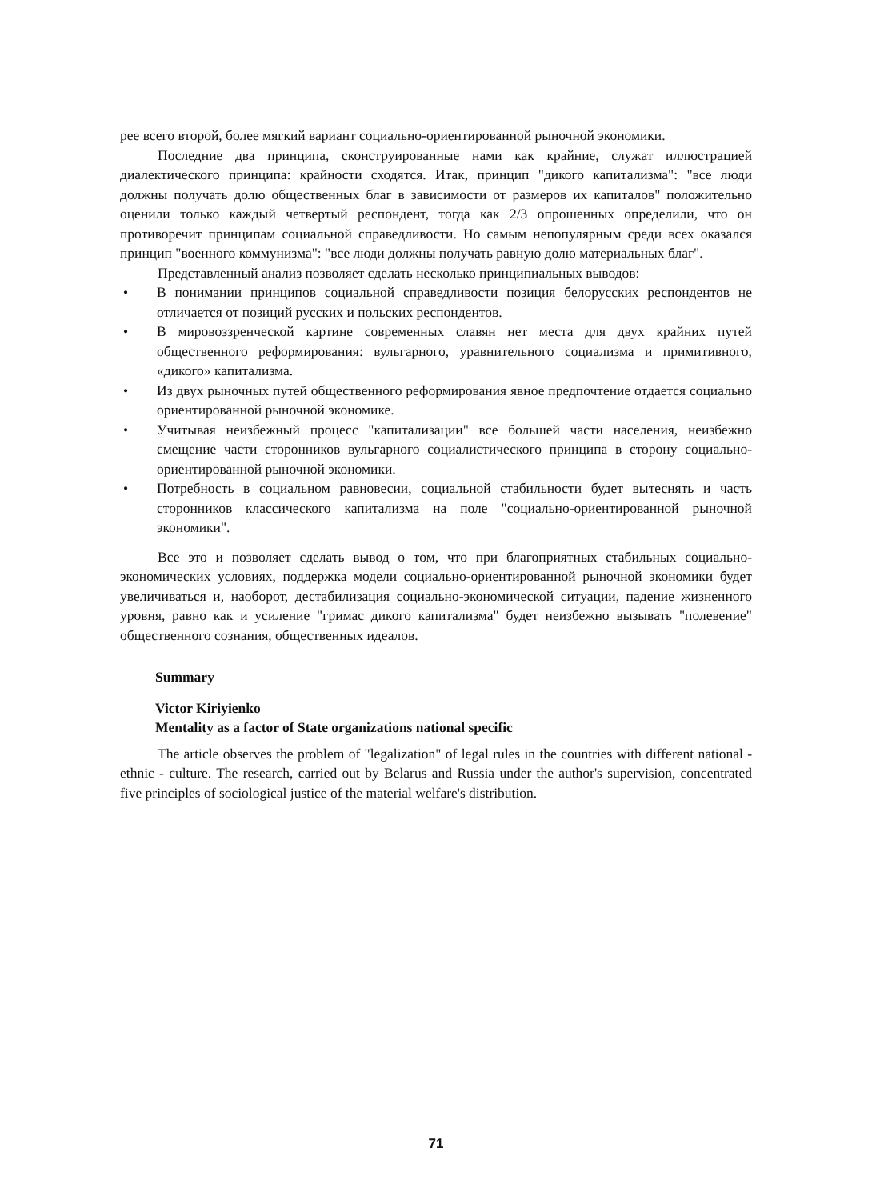рее всего второй, более мягкий вариант социально-ориентированной рыночной экономики.
Последние два принципа, сконструированные нами как крайние, служат иллюстрацией диалектического принципа: крайности сходятся. Итак, принцип "дикого капитализма": "все люди должны получать долю общественных благ в зависимости от размеров их капиталов" положительно оценили только каждый четвертый респондент, тогда как 2/3 опрошенных определили, что он противоречит принципам социальной справедливости. Но самым непопулярным среди всех оказался принцип "военного коммунизма": "все люди должны получать равную долю материальных благ".
Представленный анализ позволяет сделать несколько принципиальных выводов:
• В понимании принципов социальной справедливости позиция белорусских респондентов не отличается от позиций русских и польских респондентов.
• В мировоззренческой картине современных славян нет места для двух крайних путей общественного реформирования: вульгарного, уравнительного социализма и примитивного, «дикого» капитализма.
• Из двух рыночных путей общественного реформирования явное предпочтение отдается социально ориентированной рыночной экономике.
• Учитывая неизбежный процесс "капитализации" все большей части населения, неизбежно смещение части сторонников вульгарного социалистического принципа в сторону социально-ориентированной рыночной экономики.
• Потребность в социальном равновесии, социальной стабильности будет вытеснять и часть сторонников классического капитализма на поле "социально-ориентированной рыночной экономики".
Все это и позволяет сделать вывод о том, что при благоприятных стабильных социально-экономических условиях, поддержка модели социально-ориентированной рыночной экономики будет увеличиваться и, наоборот, дестабилизация социально-экономической ситуации, падение жизненного уровня, равно как и усиление "гримас дикого капитализма" будет неизбежно вызывать "полевение" общественного сознания, общественных идеалов.
Summary
Victor Kiriyienko
Mentality as a factor of State organizations national specific
The article observes the problem of "legalization" of legal rules in the countries with different national - ethnic - culture. The research, carried out by Belarus and Russia under the author's supervision, concentrated five principles of sociological justice of the material welfare's distribution.
71